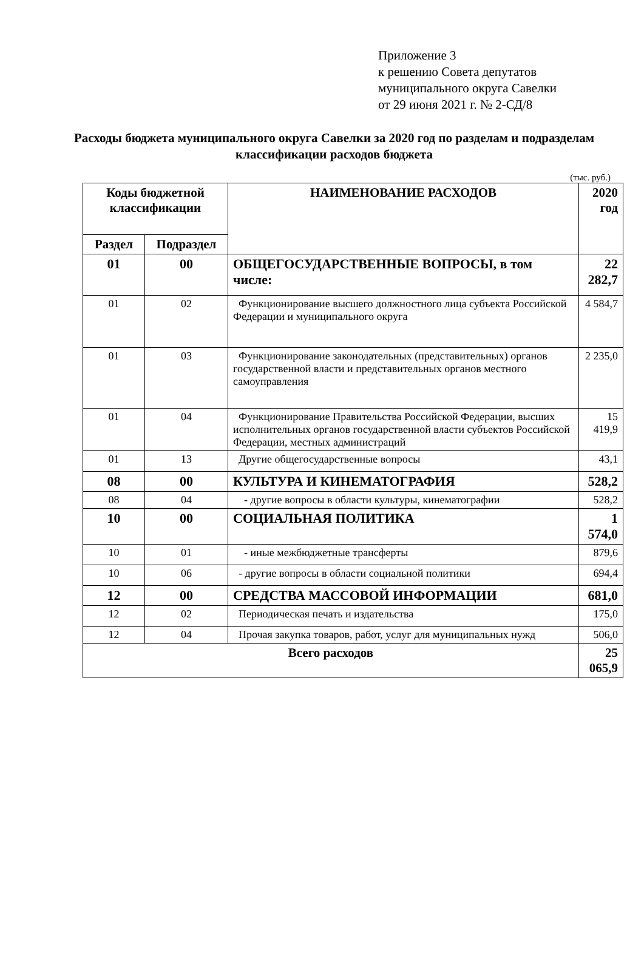Приложение 3
к решению Совета депутатов
муниципального округа Савелки
от 29 июня 2021 г. № 2-СД/8
Расходы бюджета муниципального округа Савелки за 2020 год по разделам и подразделам классификации расходов бюджета
(тыс. руб.)
| Коды бюджетной классификации | | НАИМЕНОВАНИЕ РАСХОДОВ | 2020 год |
| --- | --- | --- | --- |
| Раздел | Подраздел | | |
| 01 | 00 | ОБЩЕГОСУДАРСТВЕННЫЕ ВОПРОСЫ, в том числе: | 22 282,7 |
| 01 | 02 | Функционирование высшего должностного лица субъекта Российской Федерации и муниципального округа | 4 584,7 |
| 01 | 03 | Функционирование законодательных (представительных) органов государственной власти и представительных органов местного самоуправления | 2 235,0 |
| 01 | 04 | Функционирование Правительства Российской Федерации, высших исполнительных органов государственной власти субъектов Российской Федерации, местных администраций | 15 419,9 |
| 01 | 13 | Другие общегосударственные вопросы | 43,1 |
| 08 | 00 | КУЛЬТУРА И КИНЕМАТОГРАФИЯ | 528,2 |
| 08 | 04 | - другие вопросы в области культуры, кинематографии | 528,2 |
| 10 | 00 | СОЦИАЛЬНАЯ ПОЛИТИКА | 1 574,0 |
| 10 | 01 | - иные межбюджетные трансферты | 879,6 |
| 10 | 06 | - другие вопросы в области социальной политики | 694,4 |
| 12 | 00 | СРЕДСТВА МАССОВОЙ ИНФОРМАЦИИ | 681,0 |
| 12 | 02 | Периодическая печать и издательства | 175,0 |
| 12 | 04 | Прочая закупка товаров, работ, услуг для муниципальных нужд | 506,0 |
| Всего расходов | | | 25 065,9 |